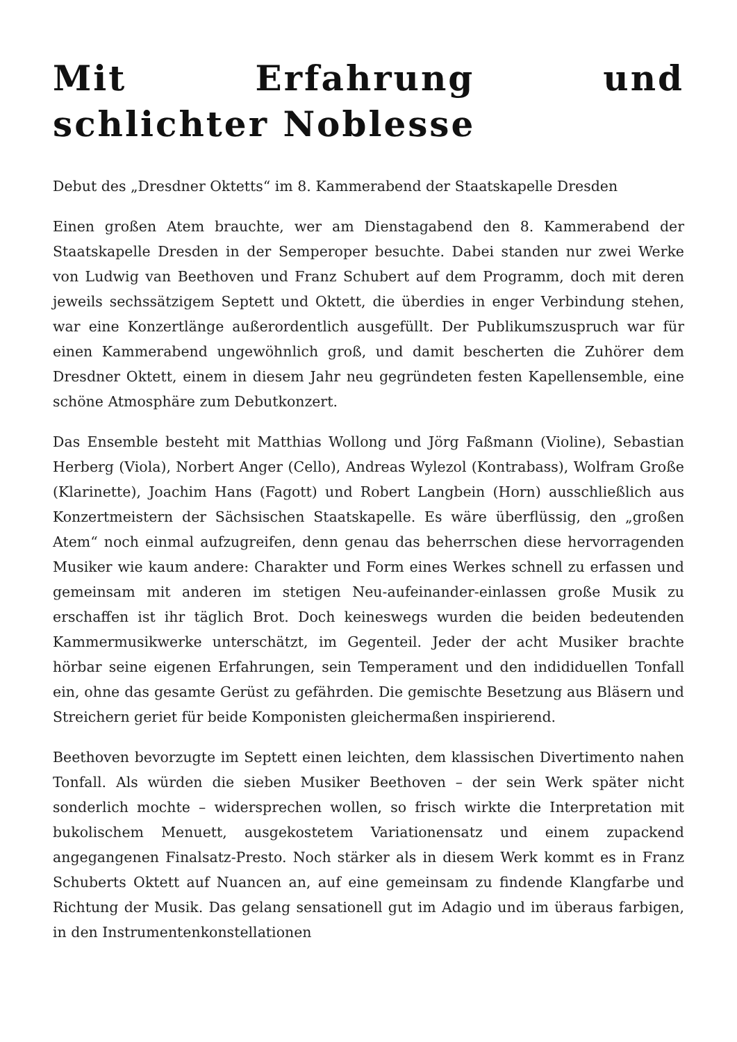Mit Erfahrung und schlichter Noblesse
Debut des „Dresdner Oktetts“ im 8. Kammerabend der Staatskapelle Dresden
Einen großen Atem brauchte, wer am Dienstagabend den 8. Kammerabend der Staatskapelle Dresden in der Semperoper besuchte. Dabei standen nur zwei Werke von Ludwig van Beethoven und Franz Schubert auf dem Programm, doch mit deren jeweils sechssätzigem Septett und Oktett, die überdies in enger Verbindung stehen, war eine Konzertlänge außerordentlich ausgefüllt. Der Publikumszuspruch war für einen Kammerabend ungewöhnlich groß, und damit bescherten die Zuhörer dem Dresdner Oktett, einem in diesem Jahr neu gegründeten festen Kapellensemble, eine schöne Atmosphäre zum Debutkonzert.
Das Ensemble besteht mit Matthias Wollong und Jörg Faßmann (Violine), Sebastian Herberg (Viola), Norbert Anger (Cello), Andreas Wylezol (Kontrabass), Wolfram Große (Klarinette), Joachim Hans (Fagott) und Robert Langbein (Horn) ausschließlich aus Konzertmeistern der Sächsischen Staatskapelle. Es wäre überflüssig, den „großen Atem“ noch einmal aufzugreifen, denn genau das beherrschen diese hervorragenden Musiker wie kaum andere: Charakter und Form eines Werkes schnell zu erfassen und gemeinsam mit anderen im stetigen Neu-aufeinander-einlassen große Musik zu erschaffen ist ihr täglich Brot. Doch keineswegs wurden die beiden bedeutenden Kammermusikwerke unterschätzt, im Gegenteil. Jeder der acht Musiker brachte hörbar seine eigenen Erfahrungen, sein Temperament und den indididuellen Tonfall ein, ohne das gesamte Gerüst zu gefährden. Die gemischte Besetzung aus Bläsern und Streichern geriet für beide Komponisten gleichermaßen inspirierend.
Beethoven bevorzugte im Septett einen leichten, dem klassischen Divertimento nahen Tonfall. Als würden die sieben Musiker Beethoven – der sein Werk später nicht sonderlich mochte – widersprechen wollen, so frisch wirkte die Interpretation mit bukolischem Menuett, ausgekostetem Variationensatz und einem zupackend angegangenen Finalsatz-Presto. Noch stärker als in diesem Werk kommt es in Franz Schuberts Oktett auf Nuancen an, auf eine gemeinsam zu findende Klangfarbe und Richtung der Musik. Das gelang sensationell gut im Adagio und im überaus farbigen, in den Instrumentenkonstellationen